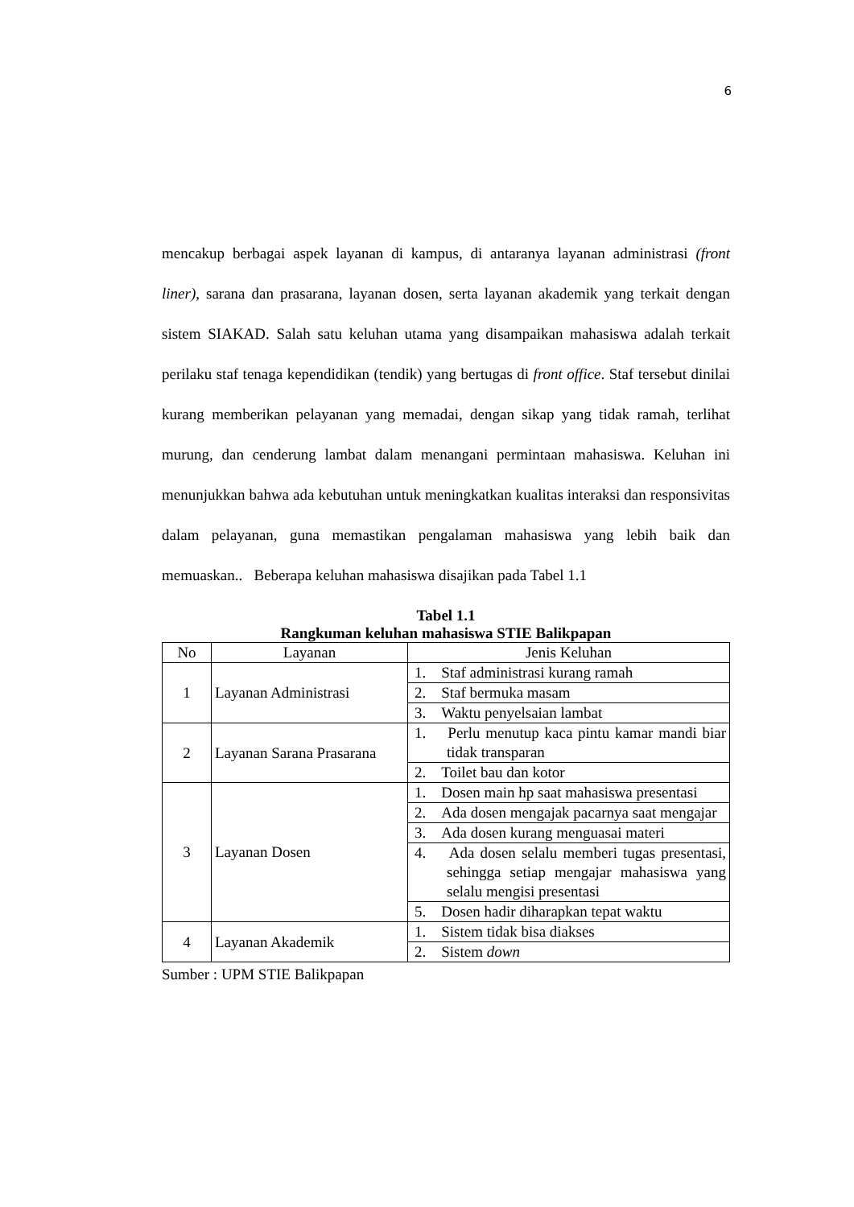6
mencakup berbagai aspek layanan di kampus, di antaranya layanan administrasi (front liner), sarana dan prasarana, layanan dosen, serta layanan akademik yang terkait dengan sistem SIAKAD. Salah satu keluhan utama yang disampaikan mahasiswa adalah terkait perilaku staf tenaga kependidikan (tendik) yang bertugas di front office. Staf tersebut dinilai kurang memberikan pelayanan yang memadai, dengan sikap yang tidak ramah, terlihat murung, dan cenderung lambat dalam menangani permintaan mahasiswa. Keluhan ini menunjukkan bahwa ada kebutuhan untuk meningkatkan kualitas interaksi dan responsivitas dalam pelayanan, guna memastikan pengalaman mahasiswa yang lebih baik dan memuaskan.. Beberapa keluhan mahasiswa disajikan pada Tabel 1.1
Tabel 1.1
Rangkuman keluhan mahasiswa STIE Balikpapan
| No | Layanan | Jenis Keluhan |
| --- | --- | --- |
| 1 | Layanan Administrasi | 1. Staf administrasi kurang ramah |
| | | 2. Staf bermuka masam |
| | | 3. Waktu penyelsaian lambat |
| 2 | Layanan Sarana Prasarana | 1. Perlu menutup kaca pintu kamar mandi biar tidak transparan |
| | | 2. Toilet bau dan kotor |
| 3 | Layanan Dosen | 1. Dosen main hp saat mahasiswa presentasi |
| | | 2. Ada dosen mengajak pacarnya saat mengajar |
| | | 3. Ada dosen kurang menguasai materi |
| | | 4. Ada dosen selalu memberi tugas presentasi, sehingga setiap mengajar mahasiswa yang selalu mengisi presentasi |
| | | 5. Dosen hadir diharapkan tepat waktu |
| 4 | Layanan Akademik | 1. Sistem tidak bisa diakses |
| | | 2. Sistem down |
Sumber : UPM STIE Balikpapan